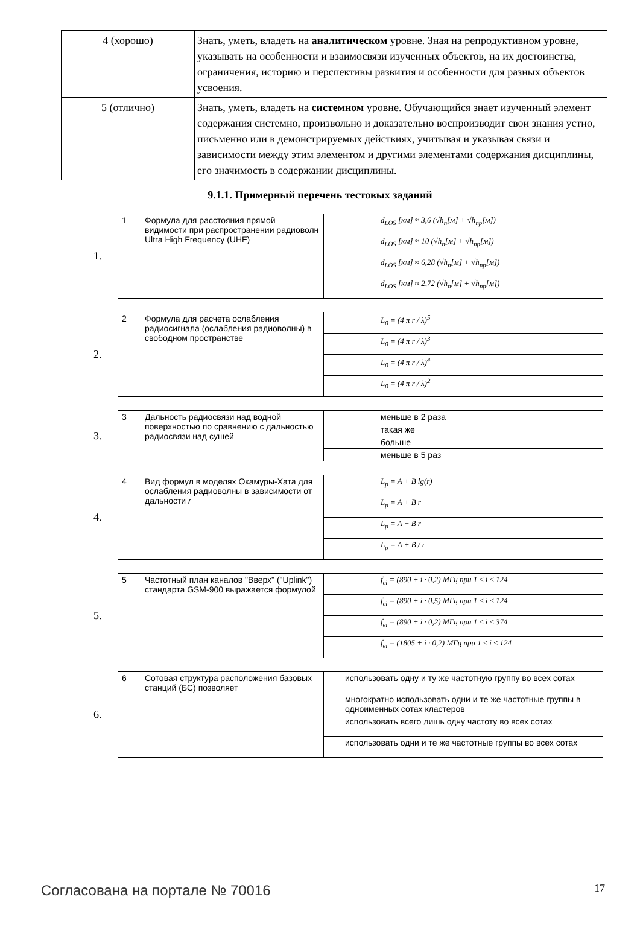| 4 (хорошо) | Знать, уметь, владеть на аналитическом уровне. Зная на репродуктивном уровне, указывать на особенности и взаимосвязи изученных объектов, на их достоинства, ограничения, историю и перспективы развития и особенности для разных объектов усвоения. |
| 5 (отлично) | Знать, уметь, владеть на системном уровне. Обучающийся знает изученный элемент содержания системно, произвольно и доказательно воспроизводит свои знания устно, письменно или в демонстрируемых действиях, учитывая и указывая связи и зависимости между этим элементом и другими элементами содержания дисциплины, его значимость в содержании дисциплины. |
9.1.1. Примерный перечень тестовых заданий
1.
| 1 | Формула для расстояния прямой видимости при распространении радиоволн Ultra High Frequency (UHF) | | d<sub>LOS</sub> [км] ≈ 3,6 (√h<sub>п</sub>[м] + √h<sub>пр</sub>[м]) |
| | | | d<sub>LOS</sub> [км] ≈ 10 (√h<sub>п</sub>[м] + √h<sub>пр</sub>[м]) |
| | | | d<sub>LOS</sub> [км] ≈ 6,28 (√h<sub>п</sub>[м] + √h<sub>пр</sub>[м]) |
| | | | d<sub>LOS</sub> [км] ≈ 2,72 (√h<sub>п</sub>[м] + √h<sub>пр</sub>[м]) |
2.
| 2 | Формула для расчета ослабления радиосигнала (ослабления радиоволны) в свободном пространстве | | L<sub>0</sub> = (4 π r / λ)<sup>5</sup> |
| | | | L<sub>0</sub> = (4 π r / λ)<sup>3</sup> |
| | | | L<sub>0</sub> = (4 π r / λ)<sup>4</sup> |
| | | | L<sub>0</sub> = (4 π r / λ)<sup>2</sup> |
3.
| 3 | Дальность радиосвязи над водной поверхностью по сравнению с дальностью радиосвязи над сушей | | меньше в 2 раза |
| | | | такая же |
| | | | больше |
| | | | меньше в 5 раз |
4.
| 4 | Вид формул в моделях Окамуры-Хата для ослабления радиоволны в зависимости от дальности r | | L<sub>p</sub> = A + B lg(r) |
| | | | L<sub>p</sub> = A + B r |
| | | | L<sub>p</sub> = A − B r |
| | | | L<sub>p</sub> = A + B / r |
5.
| 5 | Частотный план каналов "Вверх" ("Uplink") стандарта GSM-900 выражается формулой | | f<sub>вi</sub> = (890 + i · 0,2) МГц при 1 ≤ i ≤ 124 |
| | | | f<sub>вi</sub> = (890 + i · 0,5) МГц при 1 ≤ i ≤ 124 |
| | | | f<sub>вi</sub> = (890 + i · 0,2) МГц при 1 ≤ i ≤ 374 |
| | | | f<sub>вi</sub> = (1805 + i · 0,2) МГц при 1 ≤ i ≤ 124 |
6.
| 6 | Сотовая структура расположения базовых станций (БС) позволяет | | использовать одну и ту же частотную группу во всех сотах |
| | | | многократно использовать одни и те же частотные группы в одноименных сотах кластеров |
| | | | использовать всего лишь одну частоту во всех сотах |
| | | | использовать одни и те же частотные группы во всех сотах |
Согласована на портале № 70016 17